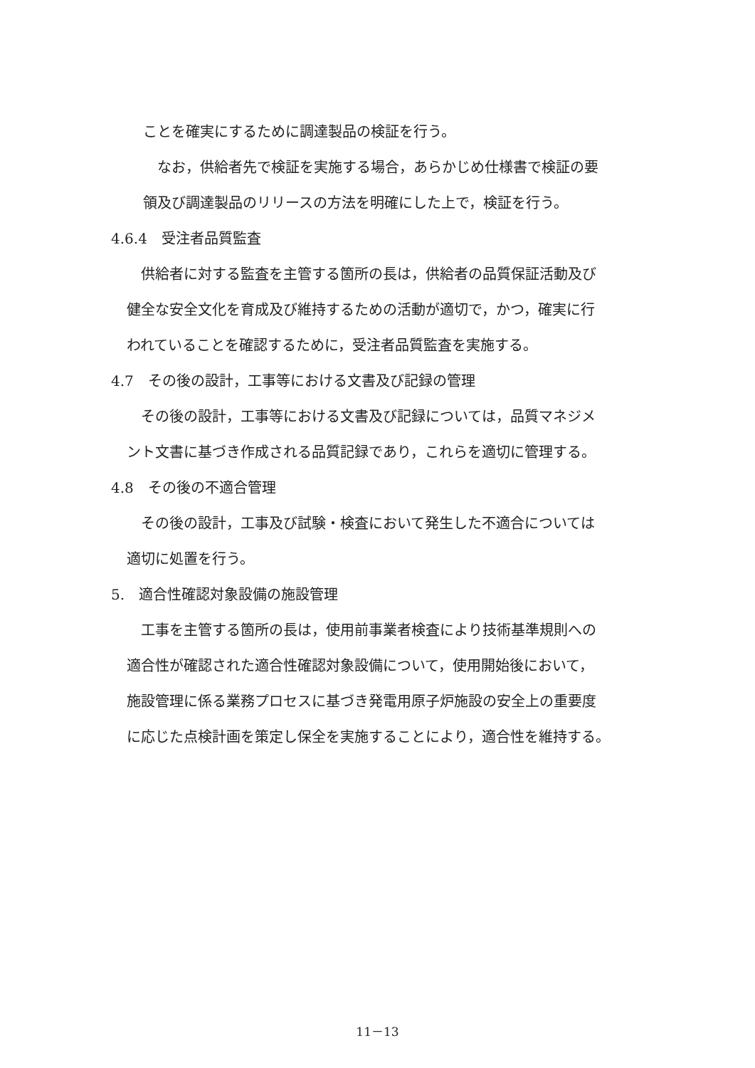ことを確実にするために調達製品の検証を行う。
　なお，供給者先で検証を実施する場合，あらかじめ仕様書で検証の要
領及び調達製品のリリースの方法を明確にした上で，検証を行う。
4.6.4　受注者品質監査
　供給者に対する監査を主管する箇所の長は，供給者の品質保証活動及び
健全な安全文化を育成及び維持するための活動が適切で，かつ，確実に行
われていることを確認するために，受注者品質監査を実施する。
4.7　その後の設計，工事等における文書及び記録の管理
　その後の設計，工事等における文書及び記録については，品質マネジメ
ント文書に基づき作成される品質記録であり，これらを適切に管理する。
4.8　その後の不適合管理
　その後の設計，工事及び試験・検査において発生した不適合については
適切に処置を行う。
5.　適合性確認対象設備の施設管理
　工事を主管する箇所の長は，使用前事業者検査により技術基準規則への
適合性が確認された適合性確認対象設備について，使用開始後において，
施設管理に係る業務プロセスに基づき発電用原子炉施設の安全上の重要度
に応じた点検計画を策定し保全を実施することにより，適合性を維持する。
11－13